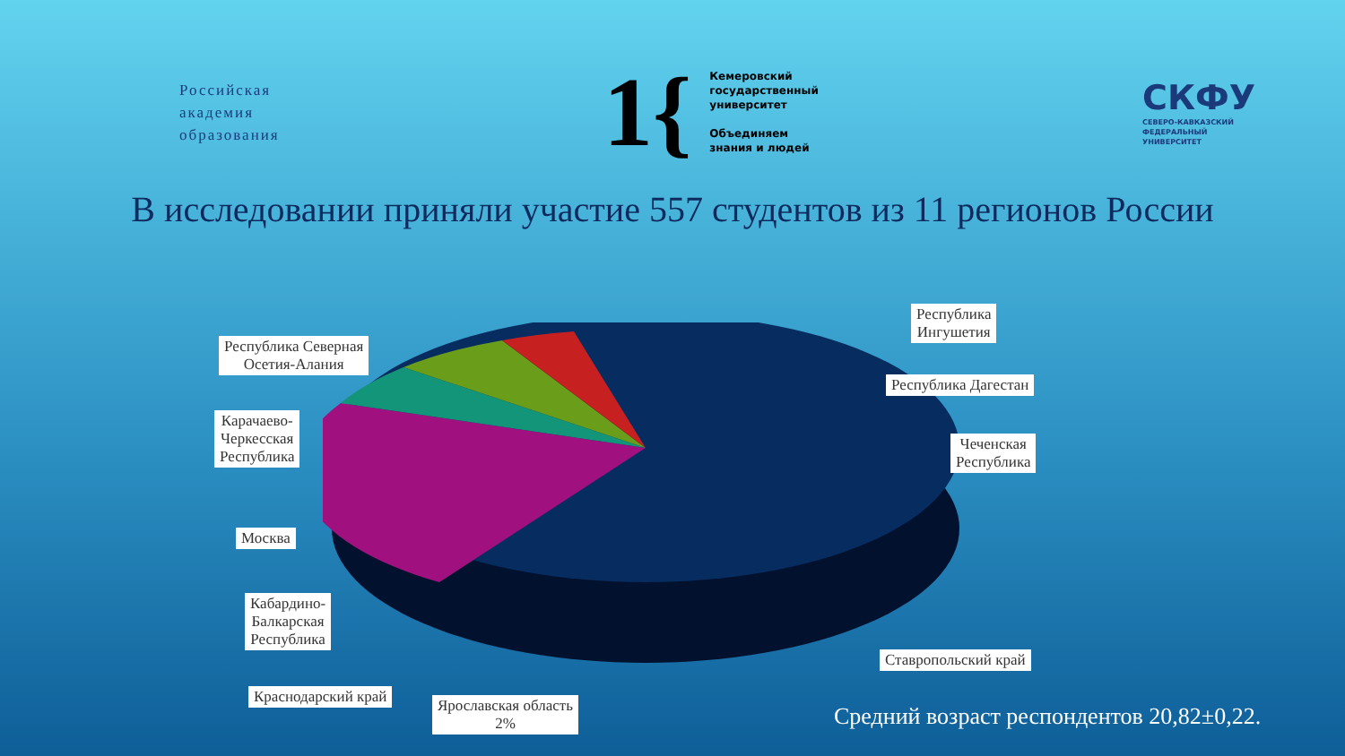Российская
академия
образования
1{ Кемеровский
государственный
университет
Объединяем
знания и людей
СКФУ
СЕВЕРО-КАВКАЗСКИЙ
ФЕДЕРАЛЬНЫЙ
УНИВЕРСИТЕТ
В исследовании приняли участие 557 студентов из 11 регионов России
Республика
Ингушетия
Республика Северная
Осетия-Алания
Республика Дагестан
Карачаево-
Черкесская
Республика
Чеченская
Республика
Москва
Кабардино-
Балкарская
Республика
Ставропольский край
Краснодарский край
Ярославская область
2%
Средний возраст респондентов 20,82±0,22.